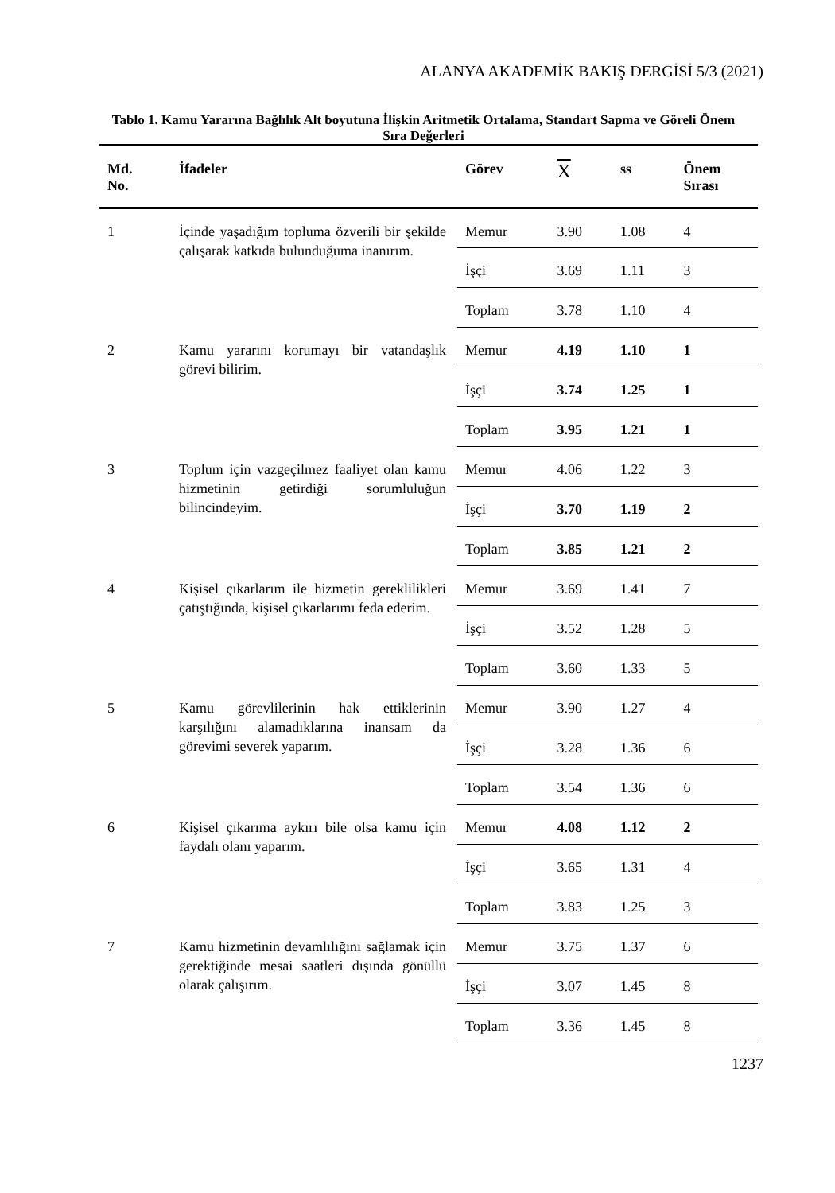ALANYA AKADEMİK BAKIŞ DERGİSİ 5/3 (2021)
Tablo 1. Kamu Yararına Bağlılık Alt boyutuna İlişkin Aritmetik Ortalama, Standart Sapma ve Göreli Önem Sıra Değerleri
| Md. No. | İfadeler | Görev | X | ss | Önem Sırası |
| --- | --- | --- | --- | --- | --- |
| 1 | İçinde yaşadığım topluma özverili bir şekilde çalışarak katkıda bulunduğuma inanırım. | Memur | 3.90 | 1.08 | 4 |
| | | İşçi | 3.69 | 1.11 | 3 |
| | | Toplam | 3.78 | 1.10 | 4 |
| 2 | Kamu yararını korumayı bir vatandaşlık görevi bilirim. | Memur | 4.19 | 1.10 | 1 |
| | | İşçi | 3.74 | 1.25 | 1 |
| | | Toplam | 3.95 | 1.21 | 1 |
| 3 | Toplum için vazgeçilmez faaliyet olan kamu hizmetinin getirdiği sorumluluğun bilincindeyim. | Memur | 4.06 | 1.22 | 3 |
| | | İşçi | 3.70 | 1.19 | 2 |
| | | Toplam | 3.85 | 1.21 | 2 |
| 4 | Kişisel çıkarlarım ile hizmetin gereklilikleri çatıştığında, kişisel çıkarlarımı feda ederim. | Memur | 3.69 | 1.41 | 7 |
| | | İşçi | 3.52 | 1.28 | 5 |
| | | Toplam | 3.60 | 1.33 | 5 |
| 5 | Kamu görevlilerinin hak ettiklerinin karşılığını alamadıklarına inansam da görevimi severek yaparım. | Memur | 3.90 | 1.27 | 4 |
| | | İşçi | 3.28 | 1.36 | 6 |
| | | Toplam | 3.54 | 1.36 | 6 |
| 6 | Kişisel çıkarıma aykırı bile olsa kamu için faydalı olanı yaparım. | Memur | 4.08 | 1.12 | 2 |
| | | İşçi | 3.65 | 1.31 | 4 |
| | | Toplam | 3.83 | 1.25 | 3 |
| 7 | Kamu hizmetinin devamlılığını sağlamak için gerektiğinde mesai saatleri dışında gönüllü olarak çalışırım. | Memur | 3.75 | 1.37 | 6 |
| | | İşçi | 3.07 | 1.45 | 8 |
| | | Toplam | 3.36 | 1.45 | 8 |
1237